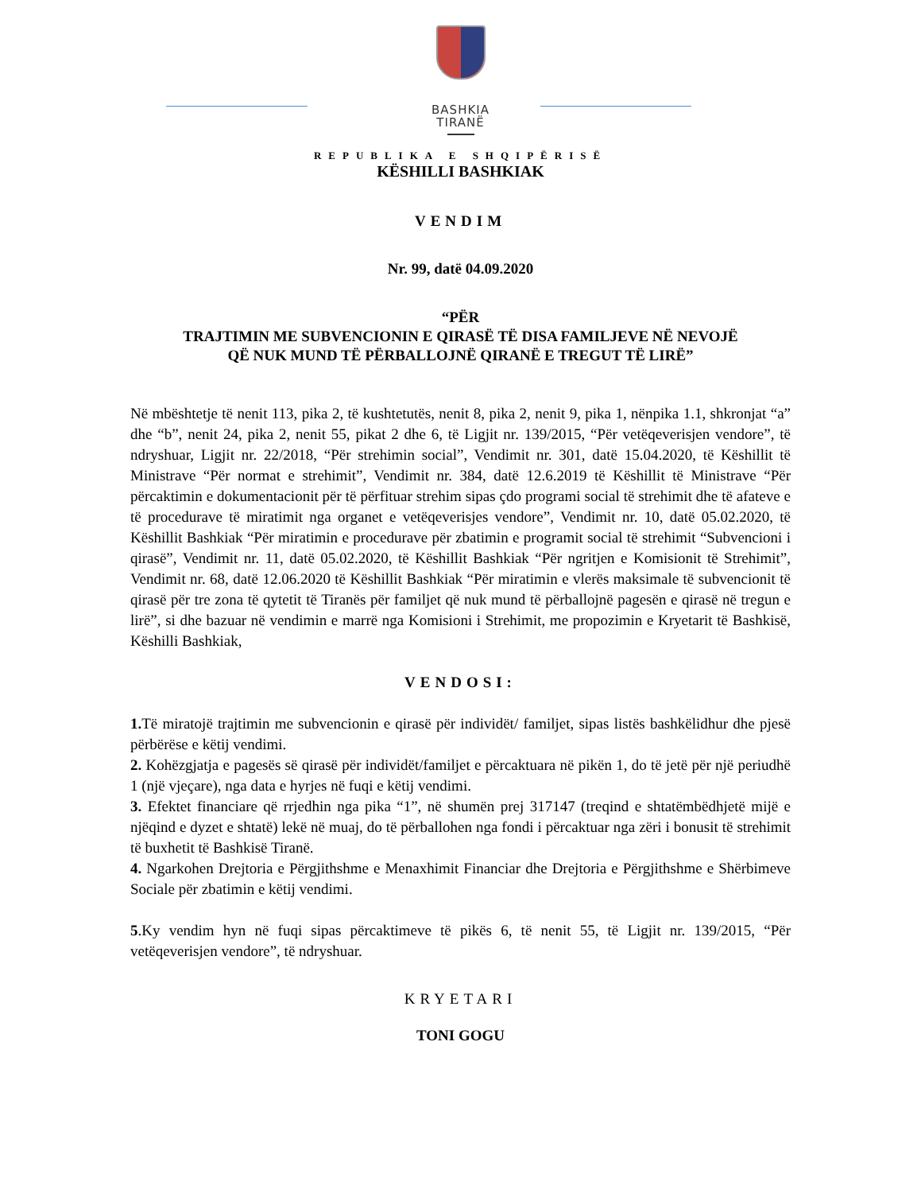BASHKIA
TIRANË
REPUBLIKA E SHQIPËRISË
KËSHILLI BASHKIAK
VENDIM
Nr. 99, datë 04.09.2020
“PËR
TRAJTIMIN ME SUBVENCIONIN E QIRASË TË DISA FAMILJEVE NË NEVOJË
QË NUK MUND TË PËRBALLOJNË QIRANË E TREGUT TË LIRË”
Në mbështetje të nenit 113, pika 2, të kushtetutës, nenit 8, pika 2, nenit 9, pika 1, nënpika 1.1, shkronjat “a” dhe “b”, nenit 24, pika 2, nenit 55, pikat 2 dhe 6, të Ligjit nr. 139/2015, “Për vetëqeverisjen vendore”, të ndryshuar, Ligjit nr. 22/2018, “Për strehimin social”, Vendimit nr. 301, datë 15.04.2020, të Këshillit të Ministrave “Për normat e strehimit”, Vendimit nr. 384, datë 12.6.2019 të Këshillit të Ministrave “Për përcaktimin e dokumentacionit për të përfituar strehim sipas çdo programi social të strehimit dhe të afateve e të procedurave të miratimit nga organet e vetëqeverisjes vendore”, Vendimit nr. 10, datë 05.02.2020, të Këshillit Bashkiak “Për miratimin e procedurave për zbatimin e programit social të strehimit “Subvencioni i qirasë”, Vendimit nr. 11, datë 05.02.2020, të Këshillit Bashkiak “Për ngritjen e Komisionit të Strehimit”, Vendimit nr. 68, datë 12.06.2020 të Këshillit Bashkiak “Për miratimin e vlerës maksimale të subvencionit të qirasë për tre zona të qytetit të Tiranës për familjet që nuk mund të përballojnë pagesën e qirasë në tregun e lirë”, si dhe bazuar në vendimin e marrë nga Komisioni i Strehimit, me propozimin e Kryetarit të Bashkisë, Këshilli Bashkiak,
VENDOSI:
1. Të miratojë trajtimin me subvencionin e qirasë për individët/ familjet, sipas listës bashkëlidhur dhe pjesë përbërëse e këtij vendimi.
2. Kohëzgjatja e pagesës së qirasë për individët/familjet e përcaktuara në pikën 1, do të jetë për një periudhë 1 (një vjeçare), nga data e hyrjes në fuqi e këtij vendimi.
3. Efektet financiare që rrjedhin nga pika “1”, në shumën prej 317147 (treqind e shtatëmbëdhjetë mijë e njëqind e dyzet e shtatë) lekë në muaj, do të përballohen nga fondi i përcaktuar nga zëri i bonusit të strehimit të buxhetit të Bashkisë Tiranë.
4. Ngarkohen Drejtoria e Përgjithshme e Menaxhimit Financiar dhe Drejtoria e Përgjithshme e Shërbimeve Sociale për zbatimin e këtij vendimi.
5.Ky vendim hyn në fuqi sipas përcaktimeve të pikës 6, të nenit 55, të Ligjit nr. 139/2015, “Për vetëqeverisjen vendore”, të ndryshuar.
KRYETARI
TONI GOGU